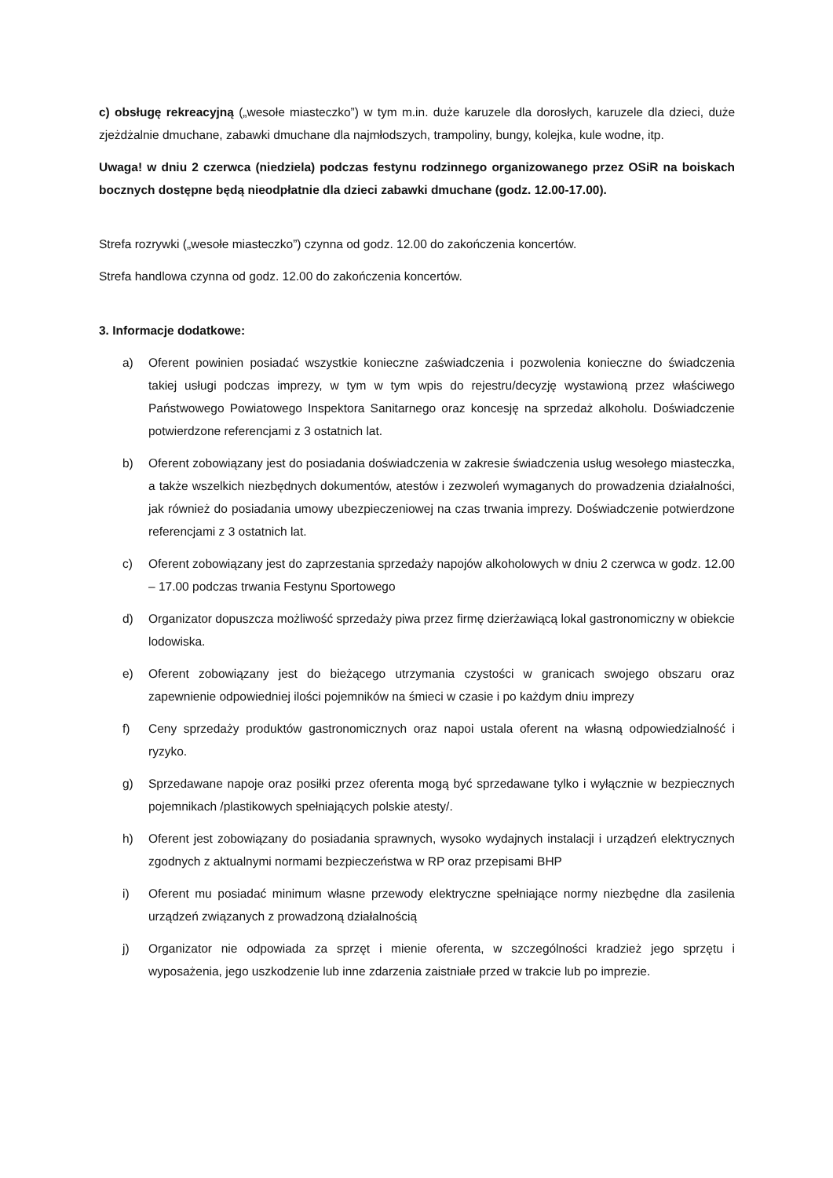c) obsługę rekreacyjną („wesołe miasteczko”) w tym m.in. duże karuzele dla dorosłych, karuzele dla dzieci, duże zjeżdżalnie dmuchane, zabawki dmuchane dla najmłodszych, trampoliny, bungy, kolejka, kule wodne, itp.
Uwaga! w dniu 2 czerwca (niedziela) podczas festynu rodzinnego organizowanego przez OSiR na boiskach bocznych dostępne będą nieodpłatnie dla dzieci zabawki dmuchane (godz. 12.00-17.00).
Strefa rozrywki („wesołe miasteczko”) czynna od godz. 12.00 do zakończenia koncertów.
Strefa handlowa czynna od godz. 12.00 do zakończenia koncertów.
3. Informacje dodatkowe:
a) Oferent powinien posiadać wszystkie konieczne zaświadczenia i pozwolenia konieczne do świadczenia takiej usługi podczas imprezy, w tym w tym wpis do rejestru/decyzję wystawioną przez właściwego Państwowego Powiatowego Inspektora Sanitarnego oraz koncesję na sprzedaż alkoholu. Doświadczenie potwierdzone referencjami z 3 ostatnich lat.
b) Oferent zobowiązany jest do posiadania doświadczenia w zakresie świadczenia usług wesołego miasteczka, a także wszelkich niezbędnych dokumentów, atestów i zezwoleń wymaganych do prowadzenia działalności, jak również do posiadania umowy ubezpieczeniowej na czas trwania imprezy. Doświadczenie potwierdzone referencjami z 3 ostatnich lat.
c) Oferent zobowiązany jest do zaprzestania sprzedaży napojów alkoholowych w dniu 2 czerwca w godz. 12.00 – 17.00 podczas trwania Festynu Sportowego
d) Organizator dopuszcza możliwość sprzedaży piwa przez firmę dzierżawiącą lokal gastronomiczny w obiekcie lodowiska.
e) Oferent zobowiązany jest do bieżącego utrzymania czystości w granicach swojego obszaru oraz zapewnienie odpowiedniej ilości pojemników na śmieci w czasie i po każdym dniu imprezy
f) Ceny sprzedaży produktów gastronomicznych oraz napoi ustala oferent na własną odpowiedzialność i ryzyko.
g) Sprzedawane napoje oraz posiłki przez oferenta mogą być sprzedawane tylko i wyłącznie w bezpiecznych pojemnikach /plastikowych spełniających polskie atesty/.
h) Oferent jest zobowiązany do posiadania sprawnych, wysoko wydajnych instalacji i urządzeń elektrycznych zgodnych z aktualnymi normami bezpieczeństwa w RP oraz przepisami BHP
i) Oferent mu posiadać minimum własne przewody elektryczne spełniające normy niezbędne dla zasilenia urządzeń związanych z prowadzoną działalnością
j) Organizator nie odpowiada za sprzęt i mienie oferenta, w szczególności kradzież jego sprzętu i wyposażenia, jego uszkodzenie lub inne zdarzenia zaistniałe przed w trakcie lub po imprezie.